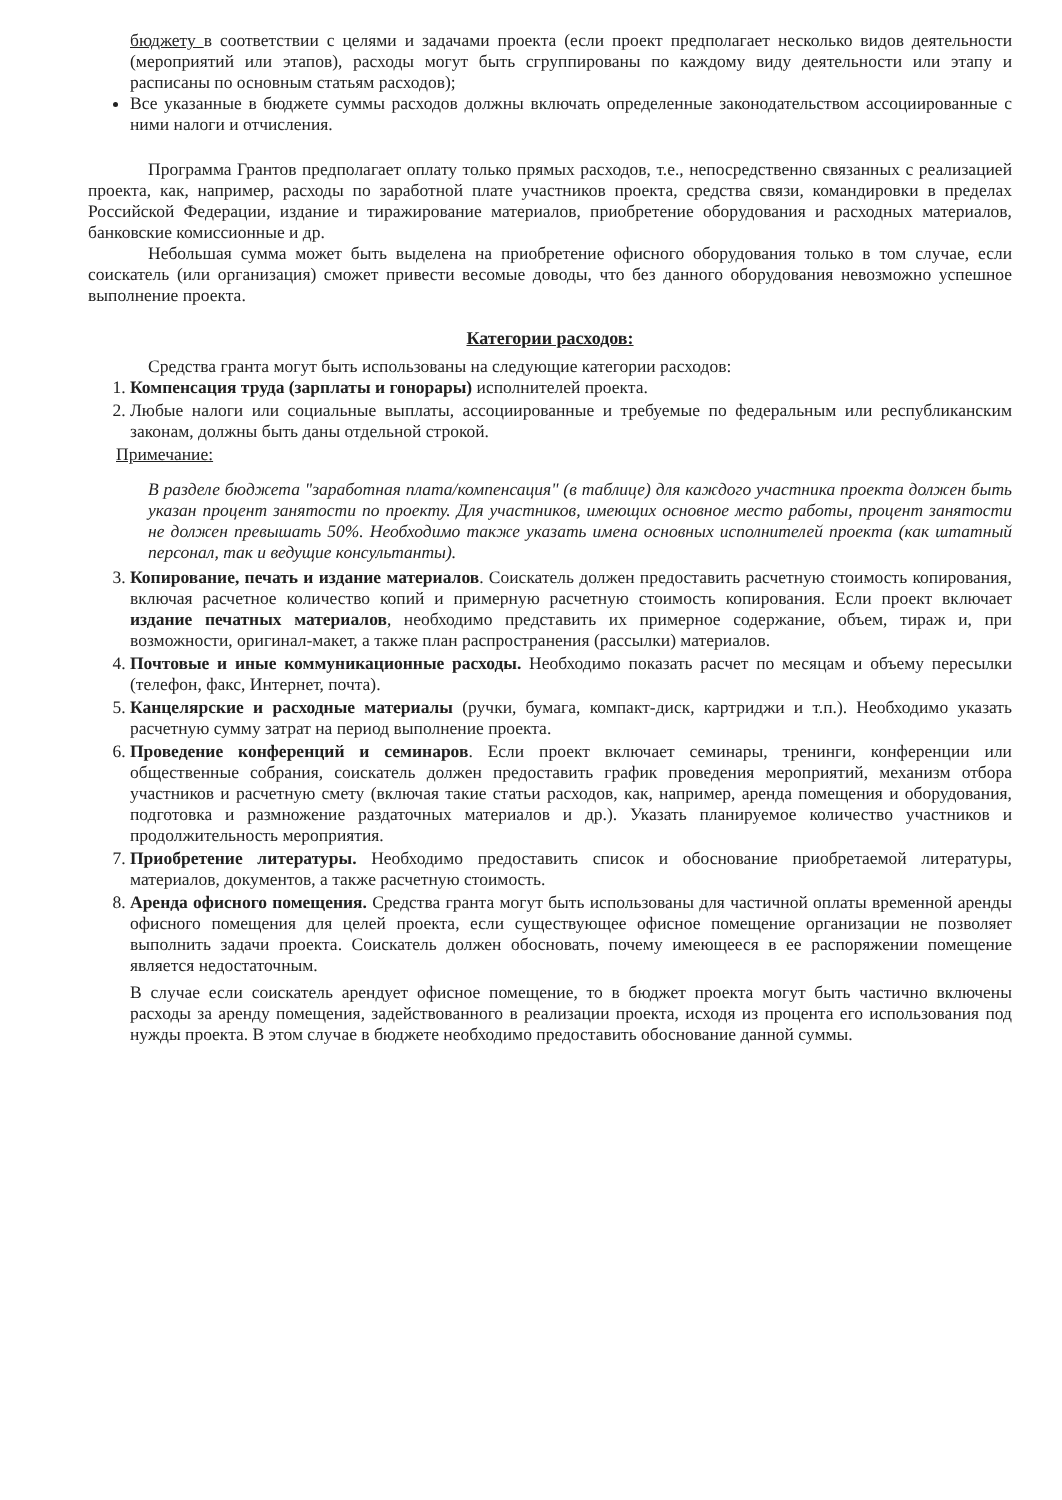бюджету в соответствии с целями и задачами проекта (если проект предполагает несколько видов деятельности (мероприятий или этапов), расходы могут быть сгруппированы по каждому виду деятельности или этапу и расписаны по основным статьям расходов);
Все указанные в бюджете суммы расходов должны включать определенные законодательством ассоциированные с ними налоги и отчисления.
Программа Грантов предполагает оплату только прямых расходов, т.е., непосредственно связанных с реализацией проекта, как, например, расходы по заработной плате участников проекта, средства связи, командировки в пределах Российской Федерации, издание и тиражирование материалов, приобретение оборудования и расходных материалов, банковские комиссионные и др.
Небольшая сумма может быть выделена на приобретение офисного оборудования только в том случае, если соискатель (или организация) сможет привести весомые доводы, что без данного оборудования невозможно успешное выполнение проекта.
Категории расходов:
Средства гранта могут быть использованы на следующие категории расходов:
1. Компенсация труда (зарплаты и гонорары) исполнителей проекта.
2. Любые налоги или социальные выплаты, ассоциированные и требуемые по федеральным или республиканским законам, должны быть даны отдельной строкой.
Примечание:
В разделе бюджета "заработная плата/компенсация" (в таблице) для каждого участника проекта должен быть указан процент занятости по проекту. Для участников, имеющих основное место работы, процент занятости не должен превышать 50%. Необходимо также указать имена основных исполнителей проекта (как штатный персонал, так и ведущие консультанты).
3. Копирование, печать и издание материалов. Соискатель должен предоставить расчетную стоимость копирования, включая расчетное количество копий и примерную расчетную стоимость копирования. Если проект включает издание печатных материалов, необходимо представить их примерное содержание, объем, тираж и, при возможности, оригинал-макет, а также план распространения (рассылки) материалов.
4. Почтовые и иные коммуникационные расходы. Необходимо показать расчет по месяцам и объему пересылки (телефон, факс, Интернет, почта).
5. Канцелярские и расходные материалы (ручки, бумага, компакт-диск, картриджи и т.п.). Необходимо указать расчетную сумму затрат на период выполнение проекта.
6. Проведение конференций и семинаров. Если проект включает семинары, тренинги, конференции или общественные собрания, соискатель должен предоставить график проведения мероприятий, механизм отбора участников и расчетную смету (включая такие статьи расходов, как, например, аренда помещения и оборудования, подготовка и размножение раздаточных материалов и др.). Указать планируемое количество участников и продолжительность мероприятия.
7. Приобретение литературы. Необходимо предоставить список и обоснование приобретаемой литературы, материалов, документов, а также расчетную стоимость.
8. Аренда офисного помещения. Средства гранта могут быть использованы для частичной оплаты временной аренды офисного помещения для целей проекта, если существующее офисное помещение организации не позволяет выполнить задачи проекта. Соискатель должен обосновать, почему имеющееся в ее распоряжении помещение является недостаточным.
В случае если соискатель арендует офисное помещение, то в бюджет проекта могут быть частично включены расходы за аренду помещения, задействованного в реализации проекта, исходя из процента его использования под нужды проекта. В этом случае в бюджете необходимо предоставить обоснование данной суммы.